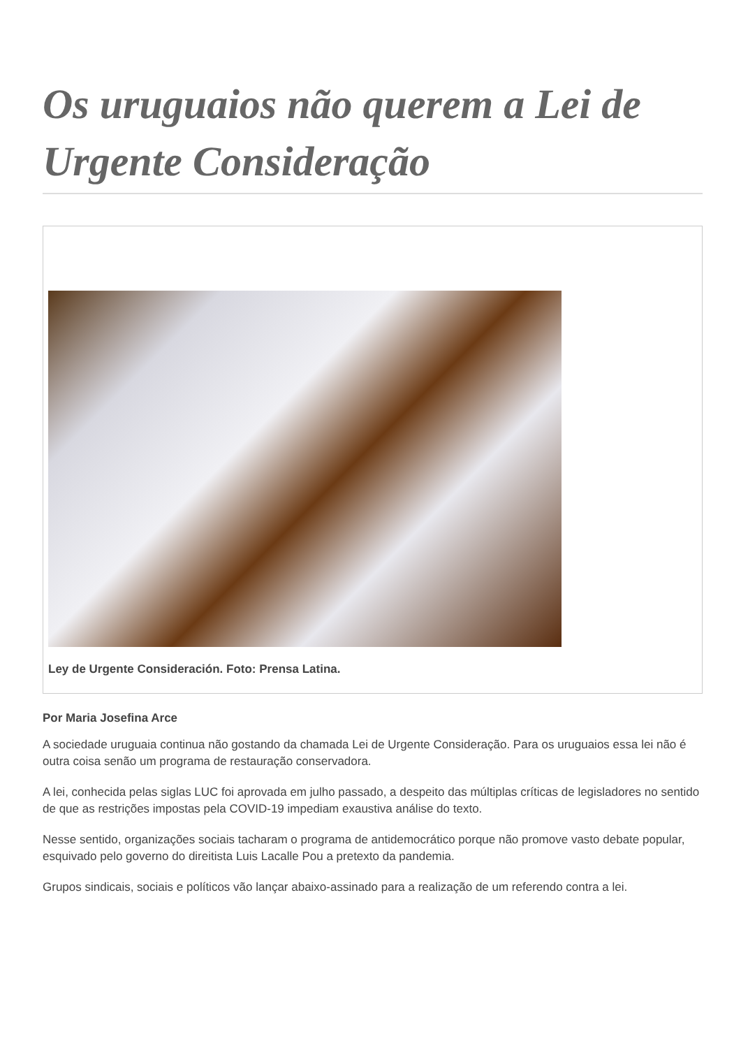Os uruguaios não querem a Lei de Urgente Consideração
Ley de Urgente Consideración. Foto: Prensa Latina.
Por Maria Josefina Arce
A sociedade uruguaia continua não gostando da chamada Lei de Urgente Consideração. Para os uruguaios essa lei não é outra coisa senão um programa de restauração conservadora.
A lei, conhecida pelas siglas LUC foi aprovada em julho passado, a despeito das múltiplas críticas de legisladores no sentido de que as restrições impostas pela COVID-19 impediam exaustiva análise do texto.
Nesse sentido, organizações sociais tacharam o programa de antidemocrático porque não promove vasto debate popular, esquivado pelo governo do direitista Luis Lacalle Pou a pretexto da pandemia.
Grupos sindicais, sociais e políticos vão lançar abaixo-assinado para a realização de um referendo contra a lei.